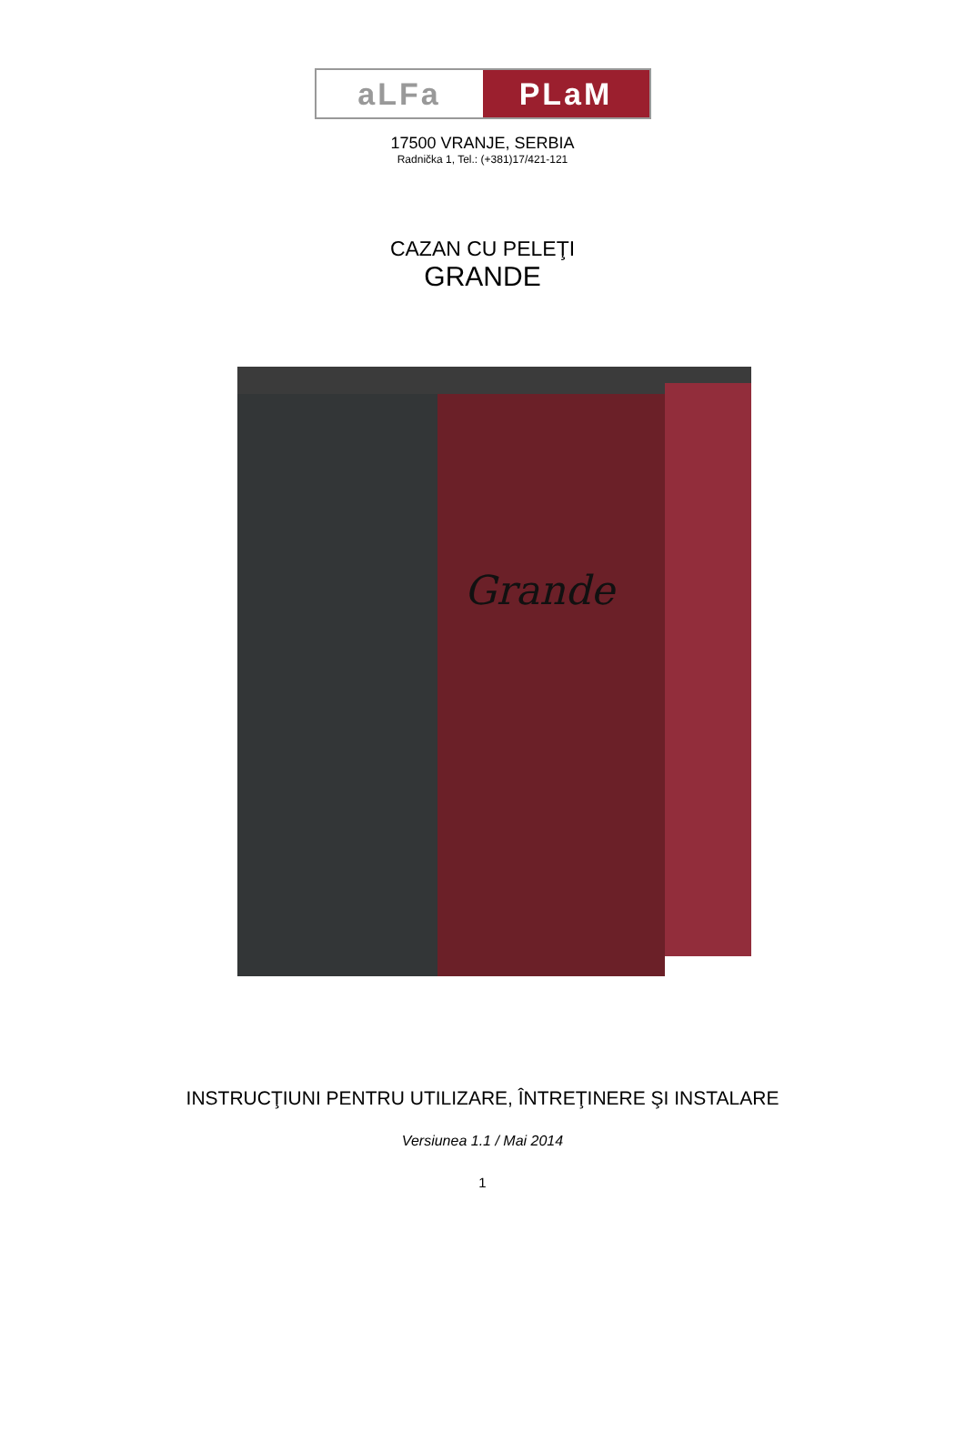aLFa PLaM
17500 VRANJE, SERBIA
Radnička 1, Tel.: (+381)17/421-121
CAZAN CU PELEŢI
GRANDE
Grande
INSTRUCŢIUNI PENTRU UTILIZARE, ÎNTREŢINERE ŞI INSTALARE
Versiunea 1.1 / Mai 2014
1